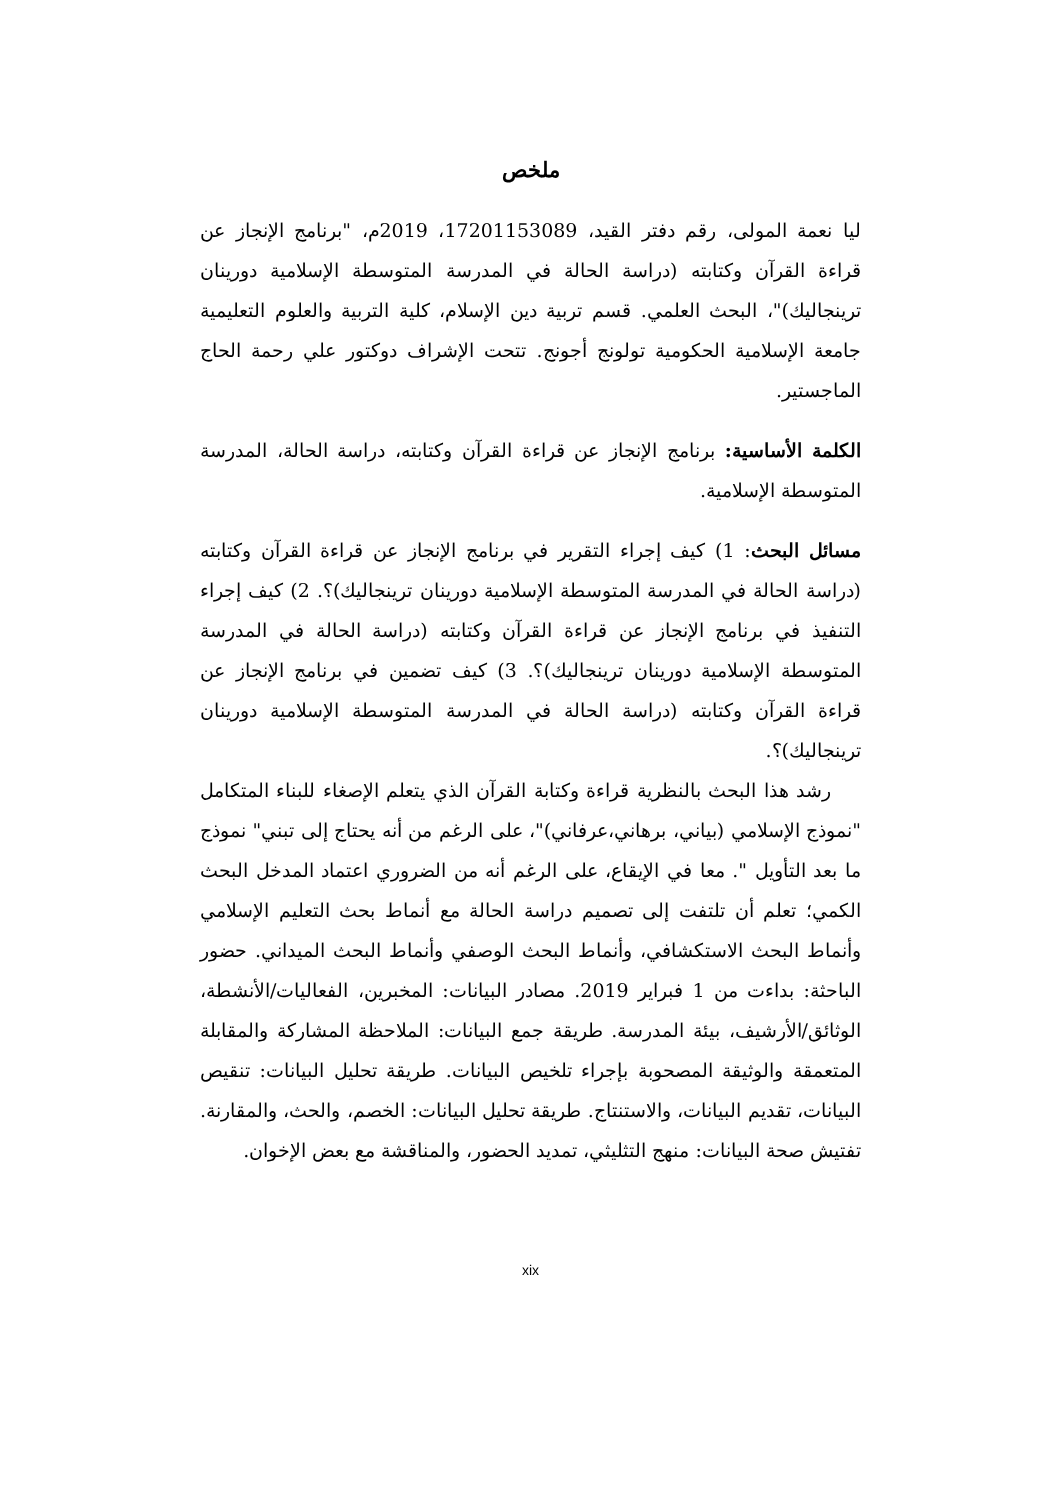ملخص
ليا نعمة المولى، رقم دفتر القيد، 17201153089، 2019م، "برنامج الإنجاز عن قراءة القرآن وكتابته (دراسة الحالة في المدرسة المتوسطة الإسلامية دورينان ترينجاليك)"، البحث العلمي. قسم تربية دين الإسلام، كلية التربية والعلوم التعليمية جامعة الإسلامية الحكومية تولونج أجونج. تتحت الإشراف دوكتور علي رحمة الحاج الماجستير.
الكلمة الأساسية: برنامج الإنجاز عن قراءة القرآن وكتابته، دراسة الحالة، المدرسة المتوسطة الإسلامية.
مسائل البحث: 1) كيف إجراء التقرير في برنامج الإنجاز عن قراءة القرآن وكتابته (دراسة الحالة في المدرسة المتوسطة الإسلامية دورينان ترينجاليك)؟. 2) كيف إجراء التنفيذ في برنامج الإنجاز عن قراءة القرآن وكتابته (دراسة الحالة في المدرسة المتوسطة الإسلامية دورينان ترينجاليك)؟. 3) كيف تضمين في برنامج الإنجاز عن قراءة القرآن وكتابته (دراسة الحالة في المدرسة المتوسطة الإسلامية دورينان ترينجاليك)؟.
رشد هذا البحث بالنظرية قراءة وكتابة القرآن الذي يتعلم الإصغاء للبناء المتكامل "نموذج الإسلامي (بياني، برهاني،عرفاني)"، على الرغم من أنه يحتاج إلى تبني" نموذج ما بعد التأويل ". معا في الإيقاع، على الرغم أنه من الضروري اعتماد المدخل البحث الكمي؛ تعلم أن تلتفت إلى تصميم دراسة الحالة مع أنماط بحث التعليم الإسلامي وأنماط البحث الاستكشافي، وأنماط البحث الوصفي وأنماط البحث الميداني. حضور الباحثة: بداءت من 1 فبراير 2019. مصادر البيانات: المخبرين، الفعاليات/الأنشطة، الوثائق/الأرشيف، بيئة المدرسة. طريقة جمع البيانات: الملاحظة المشاركة والمقابلة المتعمقة والوثيقة المصحوبة بإجراء تلخيص البيانات. طريقة تحليل البيانات: تنقيص البيانات، تقديم البيانات، والاستنتاج. طريقة تحليل البيانات: الخصم، والحث، والمقارنة. تفتيش صحة البيانات: منهج التثليثي، تمديد الحضور، والمناقشة مع بعض الإخوان.
xix